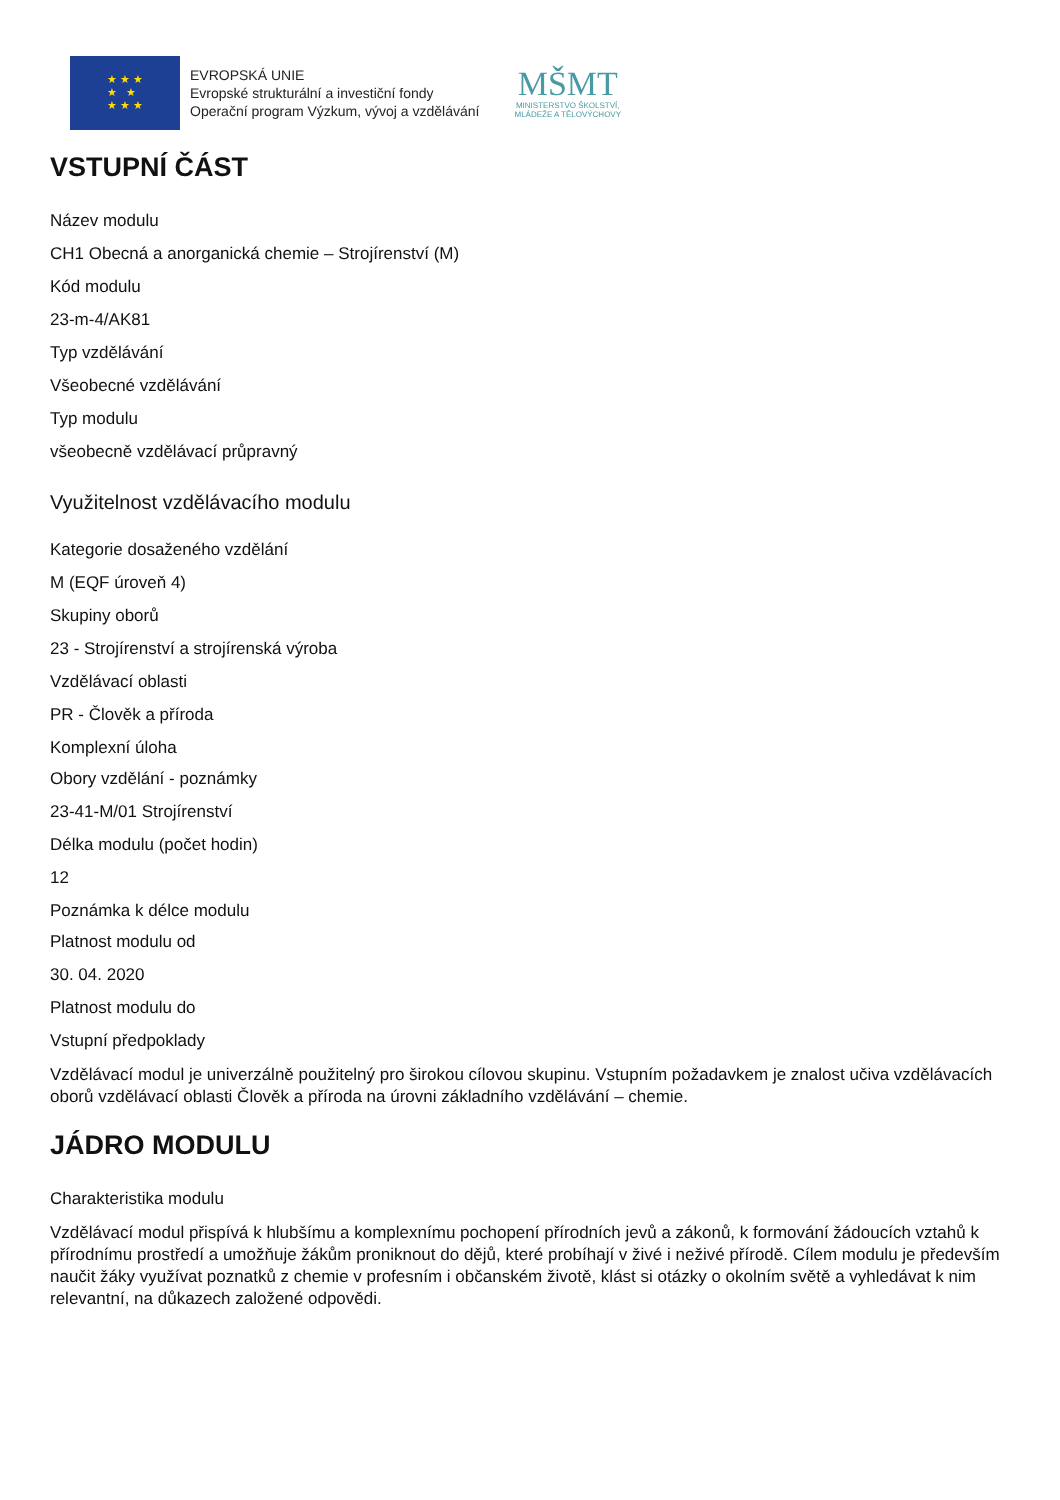★ ★ ★
★ ★
★ ★ ★
EVROPSKÁ UNIE
Evropské strukturální a investiční fondy
Operační program Výzkum, vývoj a vzdělávání
MŠMT
MINISTERSTVO ŠKOLSTVÍ,
MLÁDEŽE A TĚLOVÝCHOVY
VSTUPNÍ ČÁST
Název modulu
CH1 Obecná a anorganická chemie – Strojírenství (M)
Kód modulu
23-m-4/AK81
Typ vzdělávání
Všeobecné vzdělávání
Typ modulu
všeobecně vzdělávací průpravný
Využitelnost vzdělávacího modulu
Kategorie dosaženého vzdělání
M (EQF úroveň 4)
Skupiny oborů
23 - Strojírenství a strojírenská výroba
Vzdělávací oblasti
PR - Člověk a příroda
Komplexní úloha
Obory vzdělání - poznámky
23-41-M/01 Strojírenství
Délka modulu (počet hodin)
12
Poznámka k délce modulu
Platnost modulu od
30. 04. 2020
Platnost modulu do
Vstupní předpoklady
Vzdělávací modul je univerzálně použitelný pro širokou cílovou skupinu. Vstupním požadavkem je znalost učiva vzdělávacích oborů vzdělávací oblasti Člověk a příroda na úrovni základního vzdělávání – chemie.
JÁDRO MODULU
Charakteristika modulu
Vzdělávací modul přispívá k hlubšímu a komplexnímu pochopení přírodních jevů a zákonů, k formování žádoucích vztahů k přírodnímu prostředí a umožňuje žákům proniknout do dějů, které probíhají v živé i neživé přírodě. Cílem modulu je především naučit žáky využívat poznatků z chemie v profesním i občanském životě, klást si otázky o okolním světě a vyhledávat k nim relevantní, na důkazech založené odpovědi.